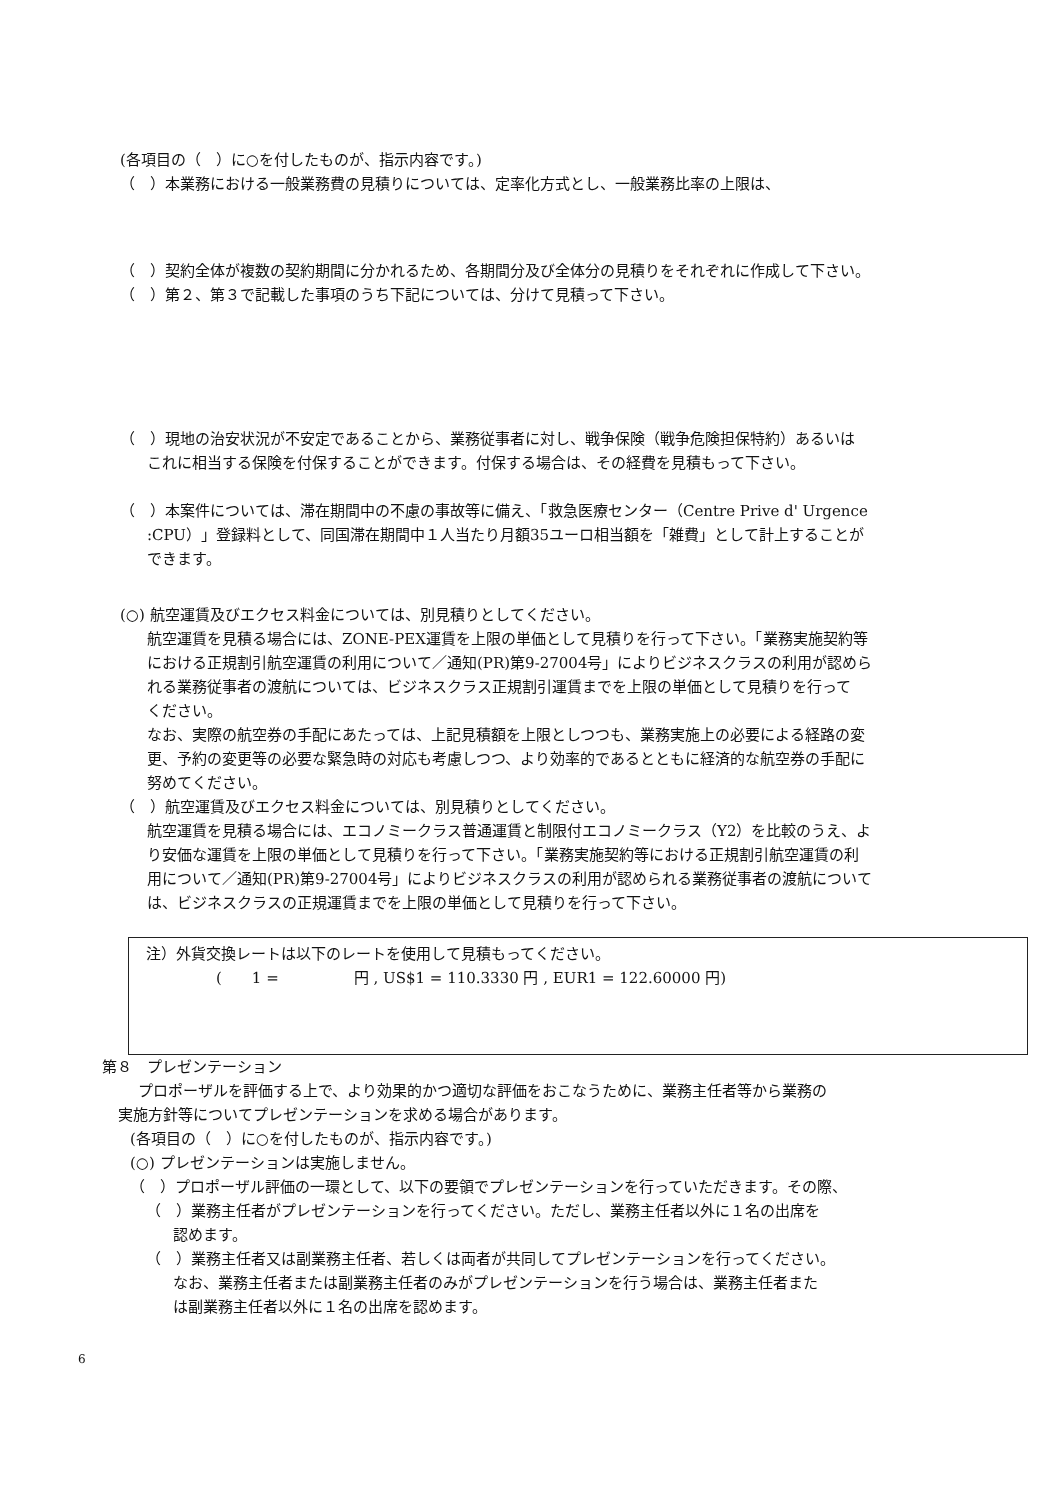(各項目の（　）に○を付したものが、指示内容です。)
（　）本業務における一般業務費の見積りについては、定率化方式とし、一般業務比率の上限は、
（　）契約全体が複数の契約期間に分かれるため、各期間分及び全体分の見積りをそれぞれに作成して下さい。
（　）第２、第３で記載した事項のうち下記については、分けて見積って下さい。
（　）現地の治安状況が不安定であることから、業務従事者に対し、戦争保険（戦争危険担保特約）あるいは
これに相当する保険を付保することができます。付保する場合は、その経費を見積もって下さい。
（　）本案件については、滞在期間中の不慮の事故等に備え、「救急医療センター（Centre Prive d' Urgence
:CPU）」登録料として、同国滞在期間中１人当たり月額35ユーロ相当額を「雑費」として計上することが
できます。
(○) 航空運賃及びエクセス料金については、別見積りとしてください。
航空運賃を見積る場合には、ZONE-PEX運賃を上限の単価として見積りを行って下さい。「業務実施契約等
における正規割引航空運賃の利用について／通知(PR)第9-27004号」によりビジネスクラスの利用が認めら
れる業務従事者の渡航については、ビジネスクラス正規割引運賃までを上限の単価として見積りを行って
ください。
なお、実際の航空券の手配にあたっては、上記見積額を上限としつつも、業務実施上の必要による経路の変
更、予約の変更等の必要な緊急時の対応も考慮しつつ、より効率的であるとともに経済的な航空券の手配に
努めてください。
（　）航空運賃及びエクセス料金については、別見積りとしてください。
航空運賃を見積る場合には、エコノミークラス普通運賃と制限付エコノミークラス（Y2）を比較のうえ、よ
り安価な運賃を上限の単価として見積りを行って下さい。「業務実施契約等における正規割引航空運賃の利
用について／通知(PR)第9-27004号」によりビジネスクラスの利用が認められる業務従事者の渡航について
は、ビジネスクラスの正規運賃までを上限の単価として見積りを行って下さい。
注）外貨交換レートは以下のレートを使用して見積もってください。
(　　1 =　　　　　円 , US$1 = 110.3330 円 , EUR1 = 122.60000 円)
第８　プレゼンテーション
プロポーザルを評価する上で、より効果的かつ適切な評価をおこなうために、業務主任者等から業務の
実施方針等についてプレゼンテーションを求める場合があります。
(各項目の（　）に○を付したものが、指示内容です。)
(○) プレゼンテーションは実施しません。
（　）プロポーザル評価の一環として、以下の要領でプレゼンテーションを行っていただきます。その際、
（　）業務主任者がプレゼンテーションを行ってください。ただし、業務主任者以外に１名の出席を
認めます。
（　）業務主任者又は副業務主任者、若しくは両者が共同してプレゼンテーションを行ってください。
なお、業務主任者または副業務主任者のみがプレゼンテーションを行う場合は、業務主任者また
は副業務主任者以外に１名の出席を認めます。
6